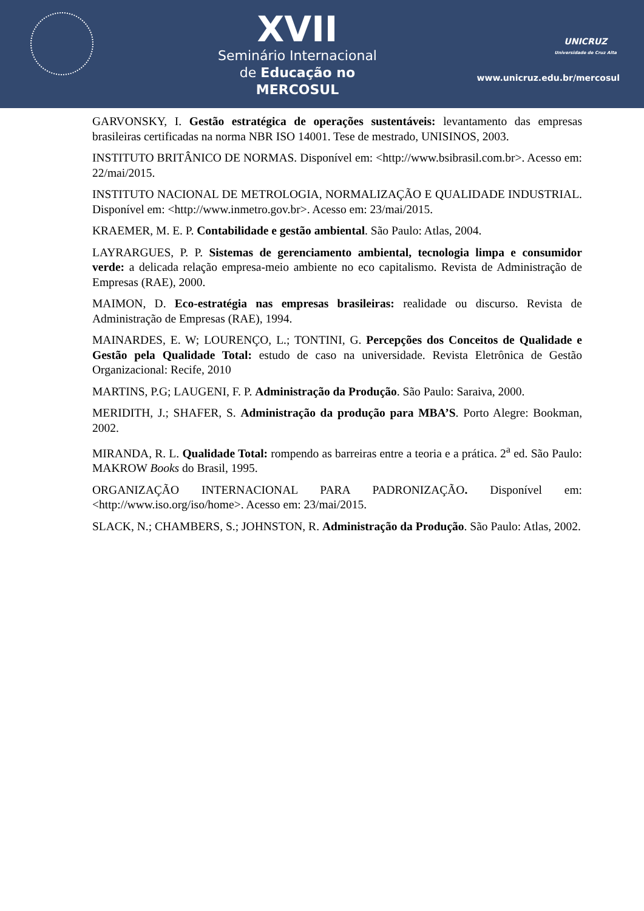XVII
Seminário Internacional
de Educação no MERCOSUL
UNICRUZ
Universidade de Cruz Alta
www.unicruz.edu.br/mercosul
GARVONSKY, I. Gestão estratégica de operações sustentáveis: levantamento das empresas brasileiras certificadas na norma NBR ISO 14001. Tese de mestrado, UNISINOS, 2003.
INSTITUTO BRITÂNICO DE NORMAS. Disponível em: <http://www.bsibrasil.com.br>. Acesso em: 22/mai/2015.
INSTITUTO NACIONAL DE METROLOGIA, NORMALIZAÇÃO E QUALIDADE INDUSTRIAL. Disponível em: <http://www.inmetro.gov.br>. Acesso em: 23/mai/2015.
KRAEMER, M. E. P. Contabilidade e gestão ambiental. São Paulo: Atlas, 2004.
LAYRARGUES, P. P. Sistemas de gerenciamento ambiental, tecnologia limpa e consumidor verde: a delicada relação empresa-meio ambiente no eco capitalismo. Revista de Administração de Empresas (RAE), 2000.
MAIMON, D. Eco-estratégia nas empresas brasileiras: realidade ou discurso. Revista de Administração de Empresas (RAE), 1994.
MAINARDES, E. W; LOURENÇO, L.; TONTINI, G. Percepções dos Conceitos de Qualidade e Gestão pela Qualidade Total: estudo de caso na universidade. Revista Eletrônica de Gestão Organizacional: Recife, 2010
MARTINS, P.G; LAUGENI, F. P. Administração da Produção. São Paulo: Saraiva, 2000.
MERIDITH, J.; SHAFER, S. Administração da produção para MBA’S. Porto Alegre: Bookman, 2002.
MIRANDA, R. L. Qualidade Total: rompendo as barreiras entre a teoria e a prática. 2<sup>a</sup> ed. São Paulo: MAKROW Books do Brasil, 1995.
ORGANIZAÇÃO INTERNACIONAL PARA PADRONIZAÇÃO. Disponível em: <http://www.iso.org/iso/home>. Acesso em: 23/mai/2015.
SLACK, N.; CHAMBERS, S.; JOHNSTON, R. Administração da Produção. São Paulo: Atlas, 2002.